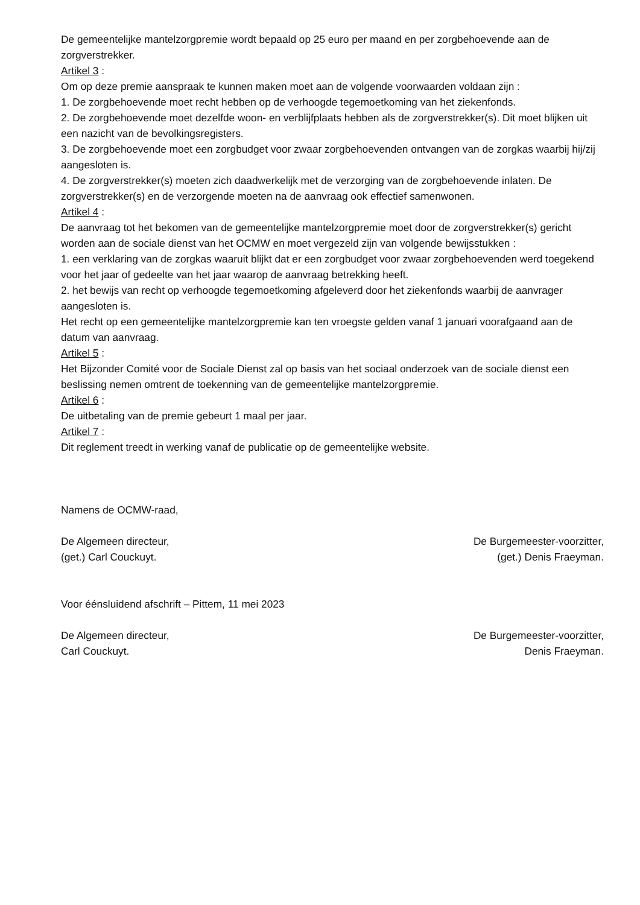De gemeentelijke mantelzorgpremie wordt bepaald op 25 euro per maand en per zorgbehoevende aan de zorgverstrekker.
Artikel 3 :
Om op deze premie aanspraak te kunnen maken moet aan de volgende voorwaarden voldaan zijn :
1. De zorgbehoevende moet recht hebben op de verhoogde tegemoetkoming van het ziekenfonds.
2. De zorgbehoevende moet dezelfde woon- en verblijfplaats hebben als de zorgverstrekker(s). Dit moet blijken uit een nazicht van de bevolkingsregisters.
3. De zorgbehoevende moet een zorgbudget voor zwaar zorgbehoevenden ontvangen van de zorgkas waarbij hij/zij aangesloten is.
4. De zorgverstrekker(s) moeten zich daadwerkelijk met de verzorging van de zorgbehoevende inlaten. De zorgverstrekker(s) en de verzorgende moeten na de aanvraag ook effectief samenwonen.
Artikel 4 :
De aanvraag tot het bekomen van de gemeentelijke mantelzorgpremie moet door de zorgverstrekker(s) gericht worden aan de sociale dienst van het OCMW en moet vergezeld zijn van volgende bewijsstukken :
1. een verklaring van de zorgkas waaruit blijkt dat er een zorgbudget voor zwaar zorgbehoevenden werd toegekend voor het jaar of gedeelte van het jaar waarop de aanvraag betrekking heeft.
2. het bewijs van recht op verhoogde tegemoetkoming afgeleverd door het ziekenfonds waarbij de aanvrager aangesloten is.
Het recht op een gemeentelijke mantelzorgpremie kan ten vroegste gelden vanaf 1 januari voorafgaand aan de datum van aanvraag.
Artikel 5 :
Het Bijzonder Comité voor de Sociale Dienst zal op basis van het sociaal onderzoek van de sociale dienst een beslissing nemen omtrent de toekenning van de gemeentelijke mantelzorgpremie.
Artikel 6 :
De uitbetaling van de premie gebeurt 1 maal per jaar.
Artikel 7 :
Dit reglement treedt in werking vanaf de publicatie op de gemeentelijke website.
Namens de OCMW-raad,
De Algemeen directeur,
(get.) Carl Couckuyt.
De Burgemeester-voorzitter,
(get.) Denis Fraeyman.
Voor éénsluidend afschrift – Pittem, 11 mei 2023
De Algemeen directeur,
Carl Couckuyt.
De Burgemeester-voorzitter,
Denis Fraeyman.